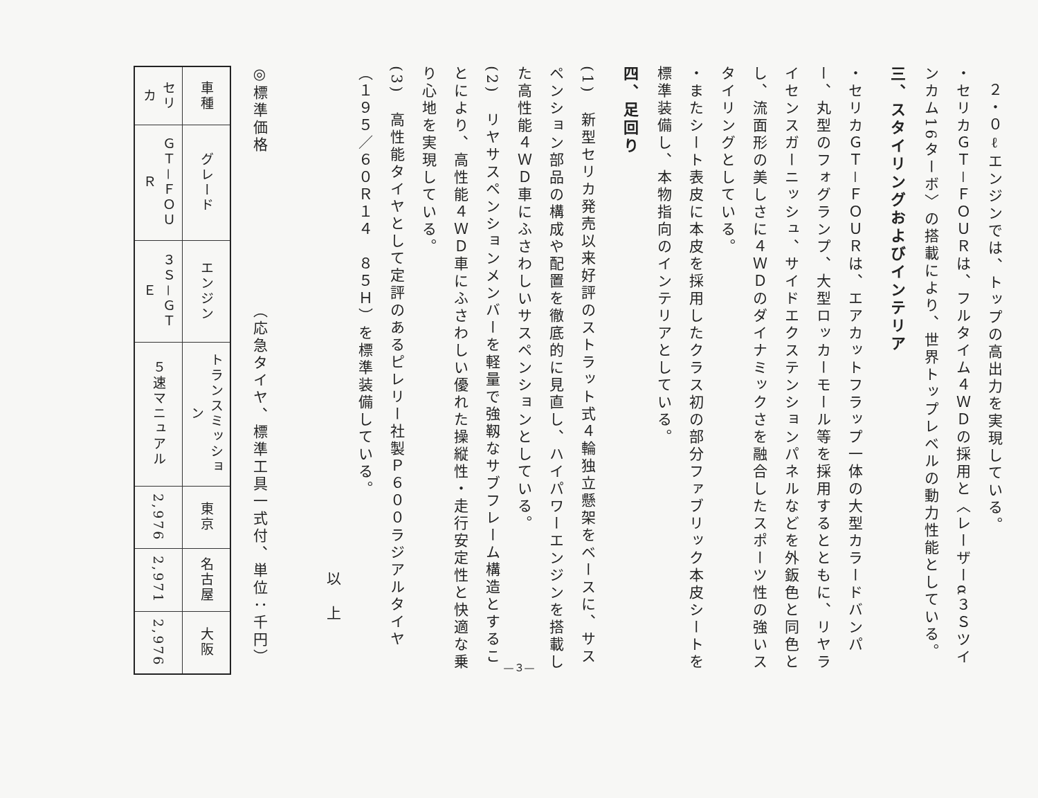２・０ℓエンジンでは、トップの高出力を実現している。
・セリカＧＴ－ＦＯＵＲは、フルタイム４ＷＤの採用と〈レーザーα３Ｓツインカム16ターボ〉の搭載により、世界トップレベルの動力性能としている。
三、スタイリングおよびインテリア
・セリカＧＴ－ＦＯＵＲは、エアカットフラップ一体の大型カラードバンパー、丸型のフォグランプ、大型ロッカーモール等を採用するとともに、リヤライセンスガーニッシュ、サイドエクステンションパネルなどを外鈑色と同色とし、流面形の美しさに４ＷＤのダイナミックさを融合したスポーツ性の強いスタイリングとしている。
・またシート表皮に本皮を採用したクラス初の部分ファブリック本皮シートを標準装備し、本物指向のインテリアとしている。
四、足回り
(1)　新型セリカ発売以来好評のストラット式４輪独立懸架をベースに、サスペンション部品の構成や配置を徹底的に見直し、ハイパワーエンジンを搭載した高性能４ＷＤ車にふさわしいサスペンションとしている。
(2)　リヤサスペンションメンバーを軽量で強靱なサブフレーム構造とすることにより、高性能４ＷＤ車にふさわしい優れた操縦性・走行安定性と快適な乗り心地を実現している。
(3)　高性能タイヤとして定評のあるピレリー社製Ｐ６００ラジアルタイヤ（１９５／６０Ｒ１４　８５Ｈ）を標準装備している。
以　上
◎標準価格　　　　　　　　　（応急タイヤ、標準工具一式付、単位：千円）
| 車種 | グレード | エンジン | トランスミッション | 東京 | 名古屋 | 大阪 |
| --- | --- | --- | --- | --- | --- | --- |
| セリカ | ＧＴ－ＦＯＵＲ | ３Ｓ－ＧＴＥ | ５速マニュアル | 2,976 | 2,971 | 2,976 |
—３—